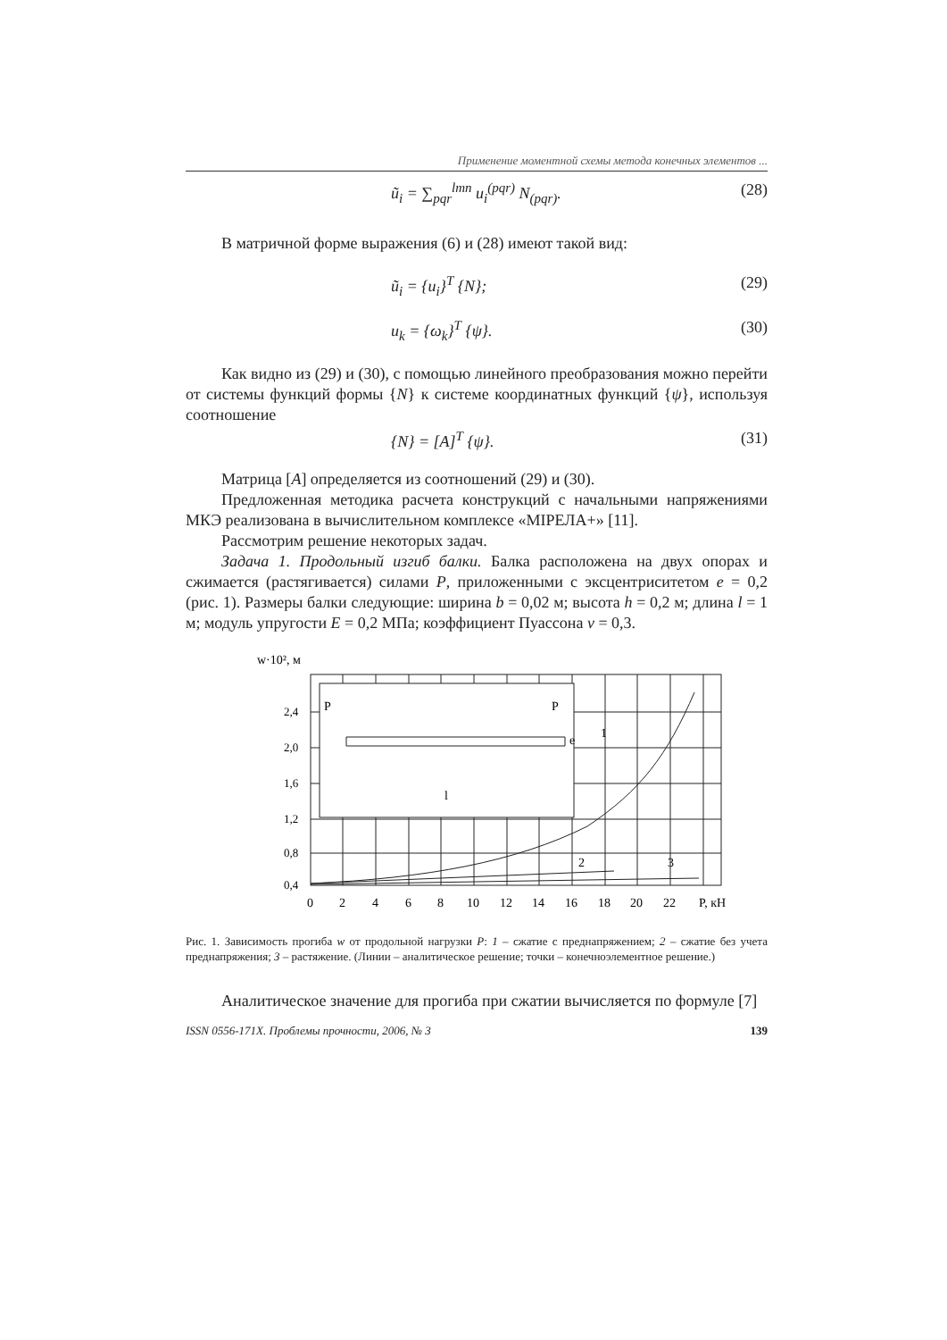Применение моментной схемы метода конечных элементов ...
ũ<sub>i</sub> = ∑<sub>pqr</sub><sup>lmn</sup> u<sub>i</sub><sup>(pqr)</sup> N<sub>(pqr)</sub>. (28)
В матричной форме выражения (6) и (28) имеют такой вид:
ũ<sub>i</sub> = {u<sub>i</sub>}<sup>T</sup> {N}; (29)
u<sub>k</sub> = {ω<sub>k</sub>}<sup>T</sup> {ψ}. (30)
Как видно из (29) и (30), с помощью линейного преобразования можно перейти от системы функций формы {N} к системе координатных функций {ψ}, используя соотношение
{N} = [A]<sup>T</sup> {ψ}. (31)
Матрица [A] определяется из соотношений (29) и (30).
Предложенная методика расчета конструкций с начальными напряжениями МКЭ реализована в вычислительном комплексе «МІРЕЛА+» [11].
Рассмотрим решение некоторых задач.
Задача 1. Продольный изгиб балки. Балка расположена на двух опорах и сжимается (растягивается) силами P, приложенными с эксцентриситетом e = 0,2 (рис. 1). Размеры балки следующие: ширина b = 0,02 м; высота h = 0,2 м; длина l = 1 м; модуль упругости E = 0,2 МПа; коэффициент Пуассона ν = 0,3.
w·10², м
2,4
2,0
1,6
1,2
0,8
0,4
l
P
P
e
1
2
3
0
2
4
6
8
10
12
14
16
18
20
22
P, кН
Рис. 1. Зависимость прогиба w от продольной нагрузки P: 1 – сжатие с преднапряжением; 2 – сжатие без учета преднапряжения; 3 – растяжение. (Линии – аналитическое решение; точки – конечноэлементное решение.)
Аналитическое значение для прогиба при сжатии вычисляется по формуле [7]
ISSN 0556-171X. Проблемы прочности, 2006, № 3 139